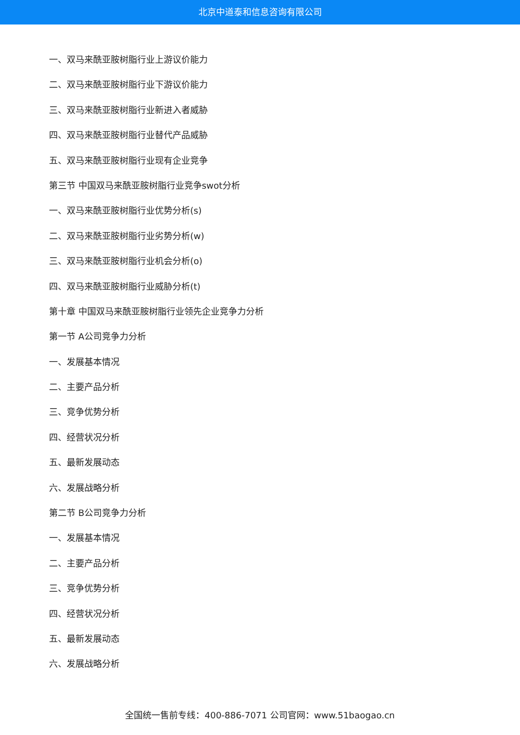北京中道泰和信息咨询有限公司
一、双马来酰亚胺树脂行业上游议价能力
二、双马来酰亚胺树脂行业下游议价能力
三、双马来酰亚胺树脂行业新进入者威胁
四、双马来酰亚胺树脂行业替代产品威胁
五、双马来酰亚胺树脂行业现有企业竞争
第三节 中国双马来酰亚胺树脂行业竞争swot分析
一、双马来酰亚胺树脂行业优势分析(s)
二、双马来酰亚胺树脂行业劣势分析(w)
三、双马来酰亚胺树脂行业机会分析(o)
四、双马来酰亚胺树脂行业威胁分析(t)
第十章 中国双马来酰亚胺树脂行业领先企业竞争力分析
第一节 A公司竞争力分析
一、发展基本情况
二、主要产品分析
三、竞争优势分析
四、经营状况分析
五、最新发展动态
六、发展战略分析
第二节 B公司竞争力分析
一、发展基本情况
二、主要产品分析
三、竞争优势分析
四、经营状况分析
五、最新发展动态
六、发展战略分析
全国统一售前专线：400-886-7071 公司官网：www.51baogao.cn